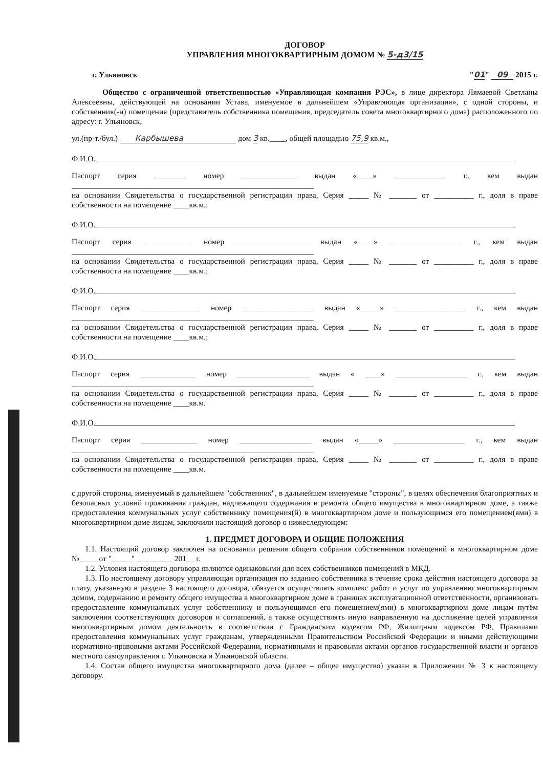ДОГОВОР
УПРАВЛЕНИЯ МНОГОКВАРТИРНЫМ ДОМОМ № 5-д3/15
г. Ульяновск "01" 09 2015 г.
Общество с ограниченной ответственностью «Управляющая компания РЭС», в лице директора Лямаевой Светланы Алексеевны, действующей на основании Устава, именуемое в дальнейшем «Управляющая организация», с одной стороны, и собственник(-и) помещения (представитель собственника помещения, председатель совета многоквартирного дома) расположенного по адресу: г. Ульяновск,
ул.(пр-т./бул.) Карбышева дом 3 кв.____, общей площадью 75,9 кв.м.,
Ф.И.О.
Паспорт серия ________ номер ______________ выдан «____» _____________ г., кем выдан _____________________________________________________________
на основании Свидетельства о государственной регистрации права, Серия _____ № _______ от __________ г., доля в праве собственности на помещение ____кв.м.;
Ф.И.О.
Паспорт серия ____________ номер __________________ выдан «____» __________________ г., кем выдан _____________________________________________________________
на основании Свидетельства о государственной регистрации права, Серия _____ № _______ от __________ г., доля в праве собственности на помещение ____кв.м.;
Ф.И.О.
Паспорт серия _______________ номер __________________ выдан «_____» __________________ г., кем выдан _____________________________________________________________
на основании Свидетельства о государственной регистрации права, Серия _____ № _______ от __________ г., доля в праве собственности на помещение ____кв.м.;
Ф.И.О.
Паспорт серия ______________ номер __________________ выдан « ____» __________________ г., кем выдан _____________________________________________________________
на основании Свидетельства о государственной регистрации права, Серия _____ № _______ от __________ г., доля в праве собственности на помещение ____кв.м.
Ф.И.О.
Паспорт серия ______________ номер __________________ выдан «_____» __________________ г., кем выдан _____________________________________________________________
на основании Свидетельства о государственной регистрации права, Серия _____ № _______ от __________ г., доля в праве собственности на помещение ____кв.м.
с другой стороны, именуемый в дальнейшем "собственник", в дальнейшем именуемые "стороны", в целях обеспечения благоприятных и безопасных условий проживания граждан, надлежащего содержания и ремонта общего имущества в многоквартирном доме, а также предоставления коммунальных услуг собственнику помещения(й) в многоквартирном доме и пользующимся его помещением(ями) в многоквартирном доме лицам, заключили настоящий договор о нижеследующем:
1. ПРЕДМЕТ ДОГОВОРА И ОБЩИЕ ПОЛОЖЕНИЯ
1.1. Настоящий договор заключен на основании решения общего собрания собственников помещений в многоквартирном доме №_____от "_____" _________ 201__ г.
1.2. Условия настоящего договора являются одинаковыми для всех собственников помещений в МКД.
1.3. По настоящему договору управляющая организация по заданию собственника в течение срока действия настоящего договора за плату, указанную в разделе 3 настоящего договора, обязуется осуществлять комплекс работ и услуг по управлению многоквартирным домом, содержанию и ремонту общего имущества в многоквартирном доме в границах эксплуатационной ответственности, организовать предоставление коммунальных услуг собственнику и пользующимся его помещением(ями) в многоквартирном доме лицам путём заключения соответствующих договоров и соглашений, а также осуществлять иную направленную на достижение целей управления многоквартирным домом деятельность в соответствии с Гражданским кодексом РФ, Жилищным кодексом РФ, Правилами предоставления коммунальных услуг гражданам, утвержденными Правительством Российской Федерации и иными действующими нормативно-правовыми актами Российской Федерации, нормативными и правовыми актами органов государственной власти и органов местного самоуправления г. Ульяновска и Ульяновской области.
1.4. Состав общего имущества многоквартирного дома (далее – общее имущество) указан в Приложении № 3 к настоящему договору.